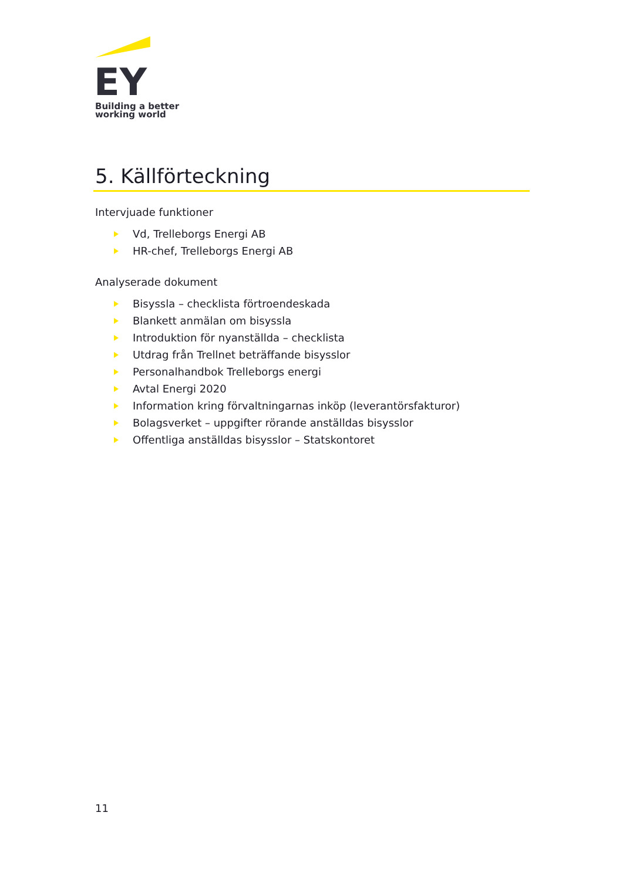EY
Building a better
working world
5. Källförteckning
Intervjuade funktioner
Vd, Trelleborgs Energi AB
HR-chef, Trelleborgs Energi AB
Analyserade dokument
Bisyssla – checklista förtroendeskada
Blankett anmälan om bisyssla
Introduktion för nyanställda – checklista
Utdrag från Trellnet beträffande bisysslor
Personalhandbok Trelleborgs energi
Avtal Energi 2020
Information kring förvaltningarnas inköp (leverantörsfakturor)
Bolagsverket – uppgifter rörande anställdas bisysslor
Offentliga anställdas bisysslor – Statskontoret
11